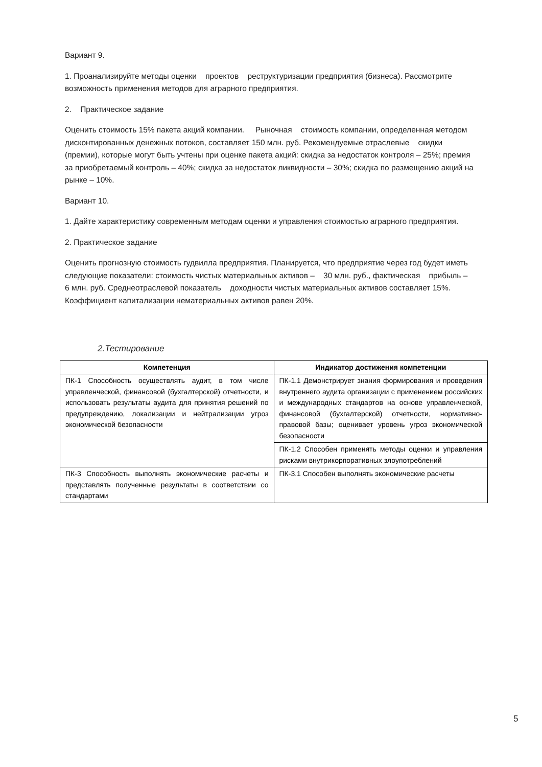Вариант 9.
1. Проанализируйте методы оценки проектов реструктуризации предприятия (бизнеса). Рассмотрите возможность применения методов для аграрного предприятия.
2. Практическое задание
Оценить стоимость 15% пакета акций компании. Рыночная стоимость компании, определенная методом дисконтированных денежных потоков, составляет 150 млн. руб. Рекомендуемые отраслевые скидки (премии), которые могут быть учтены при оценке пакета акций: скидка за недостаток контроля – 25%; премия за приобретаемый контроль – 40%; скидка за недостаток ликвидности – 30%; скидка по размещению акций на рынке – 10%.
Вариант 10.
1. Дайте характеристику современным методам оценки и управления стоимостью аграрного предприятия.
2. Практическое задание
Оценить прогнозную стоимость гудвилла предприятия. Планируется, что предприятие через год будет иметь следующие показатели: стоимость чистых материальных активов – 30 млн. руб., фактическая прибыль – 6 млн. руб. Среднеотраслевой показатель доходности чистых материальных активов составляет 15%. Коэффициент капитализации нематериальных активов равен 20%.
2.Тестирование
| Компетенция | Индикатор достижения компетенции |
| --- | --- |
| ПК-1 Способность осуществлять аудит, в том числе управленческой, финансовой (бухгалтерской) отчетности, и использовать результаты аудита для принятия решений по предупреждению, локализации и нейтрализации угроз экономической безопасности | ПК-1.1 Демонстрирует знания формирования и проведения внутреннего аудита организации с применением российских и международных стандартов на основе управленческой, финансовой (бухгалтерской) отчетности, нормативно-правовой базы; оценивает уровень угроз экономической безопасности |
| | ПК-1.2 Способен применять методы оценки и управления рисками внутрикорпоративных злоупотреблений |
| ПК-3 Способность выполнять экономические расчеты и представлять полученные результаты в соответствии со стандартами | ПК-3.1 Способен выполнять экономические расчеты |
5